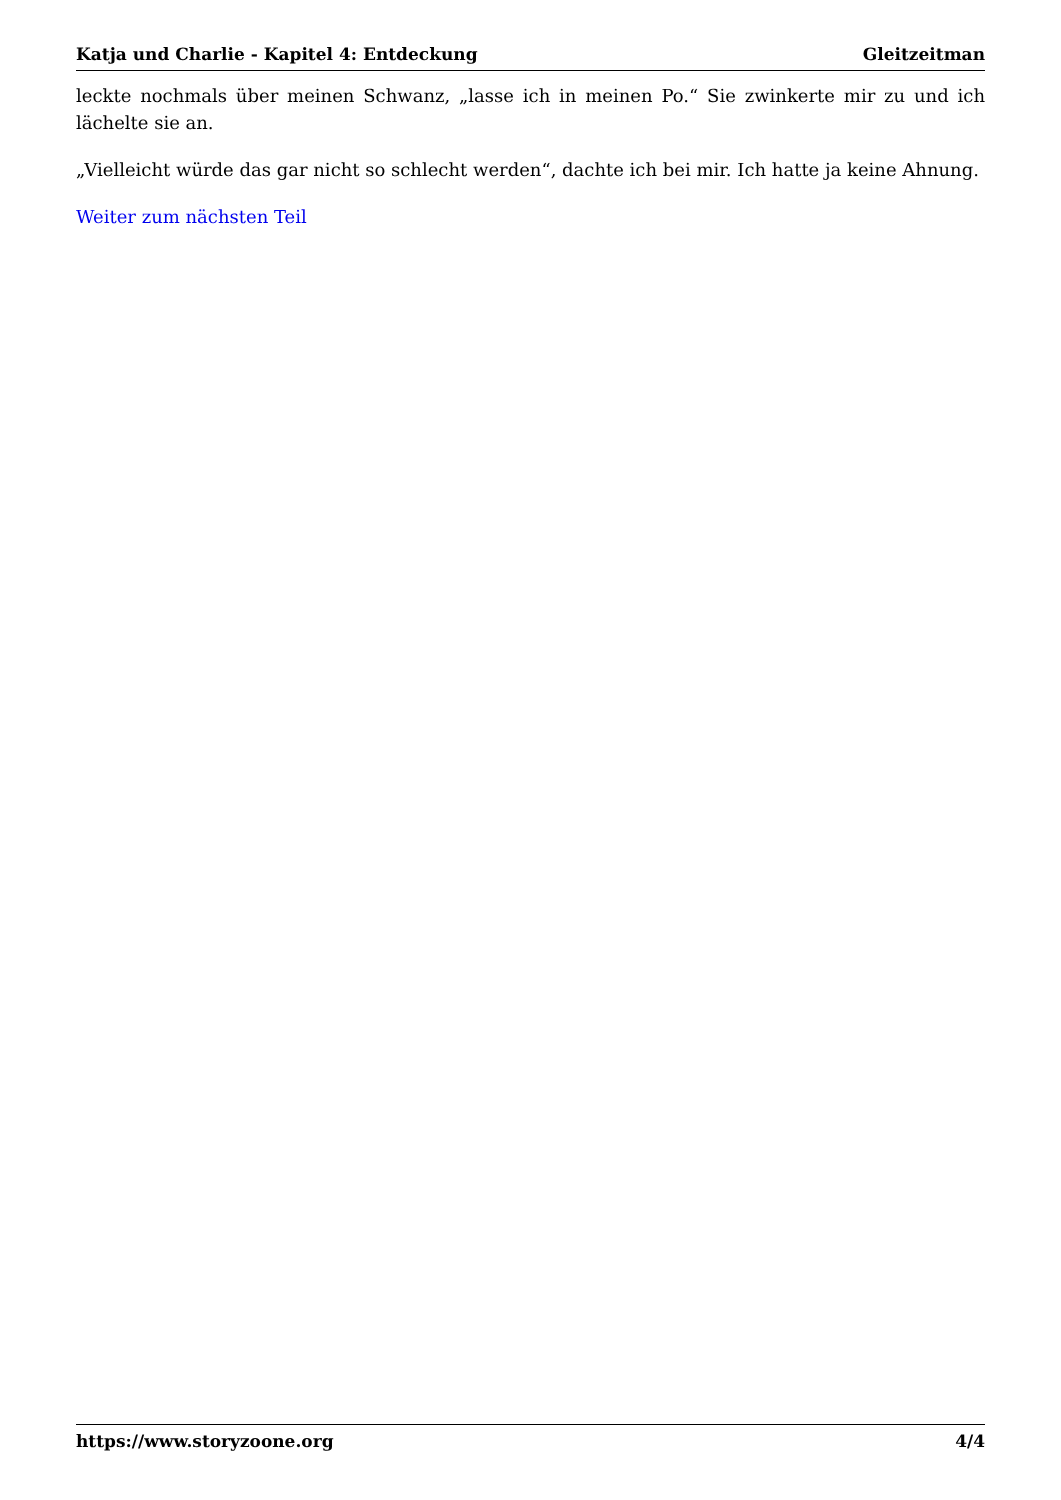Katja und Charlie - Kapitel 4: Entdeckung Gleitzeitman
leckte nochmals über meinen Schwanz, „lasse ich in meinen Po.“ Sie zwinkerte mir zu und ich lächelte sie an.
„Vielleicht würde das gar nicht so schlecht werden“, dachte ich bei mir. Ich hatte ja keine Ahnung.
Weiter zum nächsten Teil
https://www.storyzoone.org 4/4